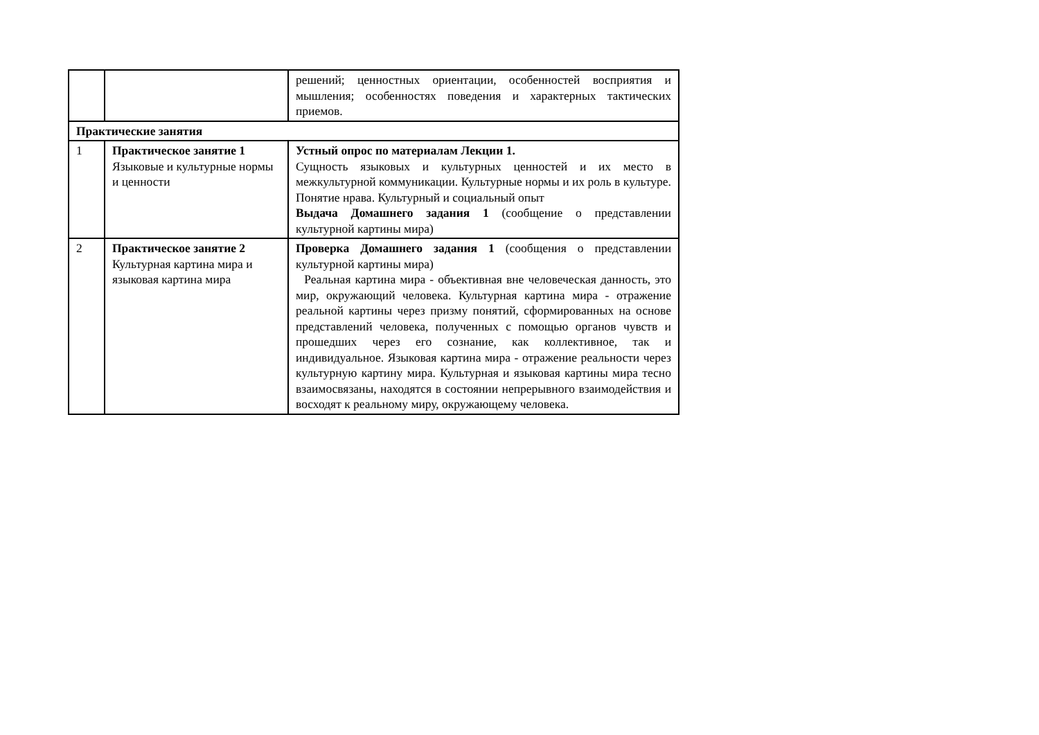| | | решений; ценностных ориентации, особенностей восприятия и мышления; особенностях поведения и характерных тактических приемов. |
| Практические занятия | | |
| 1 | Практическое занятие 1 Языковые и культурные нормы и ценности | Устный опрос по материалам Лекции 1. Сущность языковых и культурных ценностей и их место в межкультурной коммуникации. Культурные нормы и их роль в культуре. Понятие нрава. Культурный и социальный опыт Выдача Домашнего задания 1 (сообщение о представлении культурной картины мира) |
| 2 | Практическое занятие 2 Культурная картина мира и языковая картина мира | Проверка Домашнего задания 1 (сообщения о представлении культурной картины мира) Реальная картина мира - объективная вне человеческая данность, это мир, окружающий человека. Культурная картина мира - отражение реальной картины через призму понятий, сформированных на основе представлений человека, полученных с помощью органов чувств и прошедших через его сознание, как коллективное, так и индивидуальное. Языковая картина мира - отражение реальности через культурную картину мира. Культурная и языковая картины мира тесно взаимосвязаны, находятся в состоянии непрерывного взаимодействия и восходят к реальному миру, окружающему человека. |